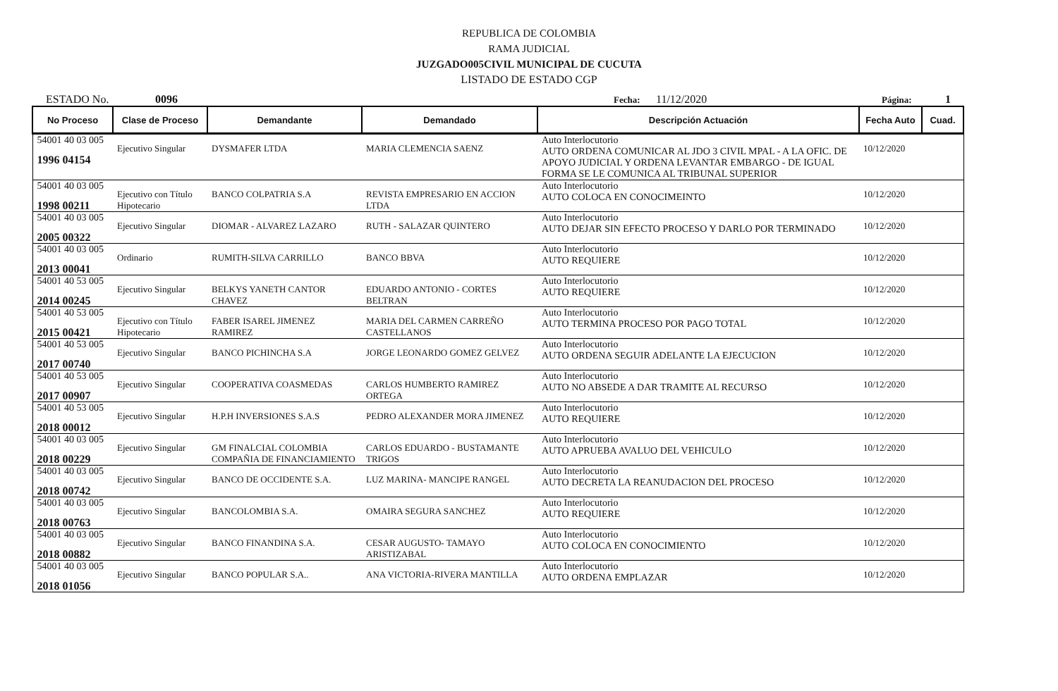REPUBLICA DE COLOMBIA
RAMA JUDICIAL
JUZGADO005CIVIL MUNICIPAL DE CUCUTA
LISTADO DE ESTADO CGP
ESTADO No. 0096 Fecha: 11/12/2020 Página: 1
| No Proceso | Clase de Proceso | Demandante | Demandado | Descripción Actuación | Fecha Auto | Cuad. |
| --- | --- | --- | --- | --- | --- | --- |
| 54001 40 03 005 1996 04154 | Ejecutivo Singular | DYSMAFER LTDA | MARIA CLEMENCIA SAENZ | Auto Interlocutorio AUTO ORDENA COMUNICAR AL JDO 3 CIVIL MPAL - A LA OFIC. DE APOYO JUDICIAL Y ORDENA LEVANTAR EMBARGO - DE IGUAL FORMA SE LE COMUNICA AL TRIBUNAL SUPERIOR | 10/12/2020 | |
| 54001 40 03 005 1998 00211 | Ejecutivo con Título Hipotecario | BANCO COLPATRIA S.A | REVISTA EMPRESARIO EN ACCION LTDA | Auto Interlocutorio AUTO COLOCA EN CONOCIMEINTO | 10/12/2020 | |
| 54001 40 03 005 2005 00322 | Ejecutivo Singular | DIOMAR - ALVAREZ LAZARO | RUTH - SALAZAR QUINTERO | Auto Interlocutorio AUTO DEJAR SIN EFECTO PROCESO Y DARLO POR TERMINADO | 10/12/2020 | |
| 54001 40 03 005 2013 00041 | Ordinario | RUMITH-SILVA CARRILLO | BANCO BBVA | Auto Interlocutorio AUTO REQUIERE | 10/12/2020 | |
| 54001 40 53 005 2014 00245 | Ejecutivo Singular | BELKYS YANETH CANTOR CHAVEZ | EDUARDO ANTONIO - CORTES BELTRAN | Auto Interlocutorio AUTO REQUIERE | 10/12/2020 | |
| 54001 40 53 005 2015 00421 | Ejecutivo con Título Hipotecario | FABER ISAREL JIMENEZ RAMIREZ | MARIA DEL CARMEN CARREÑO CASTELLANOS | Auto Interlocutorio AUTO TERMINA PROCESO POR PAGO TOTAL | 10/12/2020 | |
| 54001 40 53 005 2017 00740 | Ejecutivo Singular | BANCO PICHINCHA S.A | JORGE LEONARDO GOMEZ GELVEZ | Auto Interlocutorio AUTO ORDENA SEGUIR ADELANTE LA EJECUCION | 10/12/2020 | |
| 54001 40 53 005 2017 00907 | Ejecutivo Singular | COOPERATIVA COASMEDAS | CARLOS HUMBERTO RAMIREZ ORTEGA | Auto Interlocutorio AUTO NO ABSEDE A DAR TRAMITE AL RECURSO | 10/12/2020 | |
| 54001 40 53 005 2018 00012 | Ejecutivo Singular | H.P.H INVERSIONES S.A.S | PEDRO ALEXANDER MORA JIMENEZ | Auto Interlocutorio AUTO REQUIERE | 10/12/2020 | |
| 54001 40 03 005 2018 00229 | Ejecutivo Singular | GM FINALCIAL COLOMBIA COMPAÑIA DE FINANCIAMIENTO | CARLOS EDUARDO - BUSTAMANTE TRIGOS | Auto Interlocutorio AUTO APRUEBA AVALUO DEL VEHICULO | 10/12/2020 | |
| 54001 40 03 005 2018 00742 | Ejecutivo Singular | BANCO DE OCCIDENTE S.A. | LUZ MARINA- MANCIPE RANGEL | Auto Interlocutorio AUTO DECRETA LA REANUDACION DEL PROCESO | 10/12/2020 | |
| 54001 40 03 005 2018 00763 | Ejecutivo Singular | BANCOLOMBIA S.A. | OMAIRA SEGURA SANCHEZ | Auto Interlocutorio AUTO REQUIERE | 10/12/2020 | |
| 54001 40 03 005 2018 00882 | Ejecutivo Singular | BANCO FINANDINA S.A. | CESAR AUGUSTO- TAMAYO ARISTIZABAL | Auto Interlocutorio AUTO COLOCA EN CONOCIMIENTO | 10/12/2020 | |
| 54001 40 03 005 2018 01056 | Ejecutivo Singular | BANCO POPULAR S.A.. | ANA VICTORIA-RIVERA MANTILLA | Auto Interlocutorio AUTO ORDENA EMPLAZAR | 10/12/2020 | |